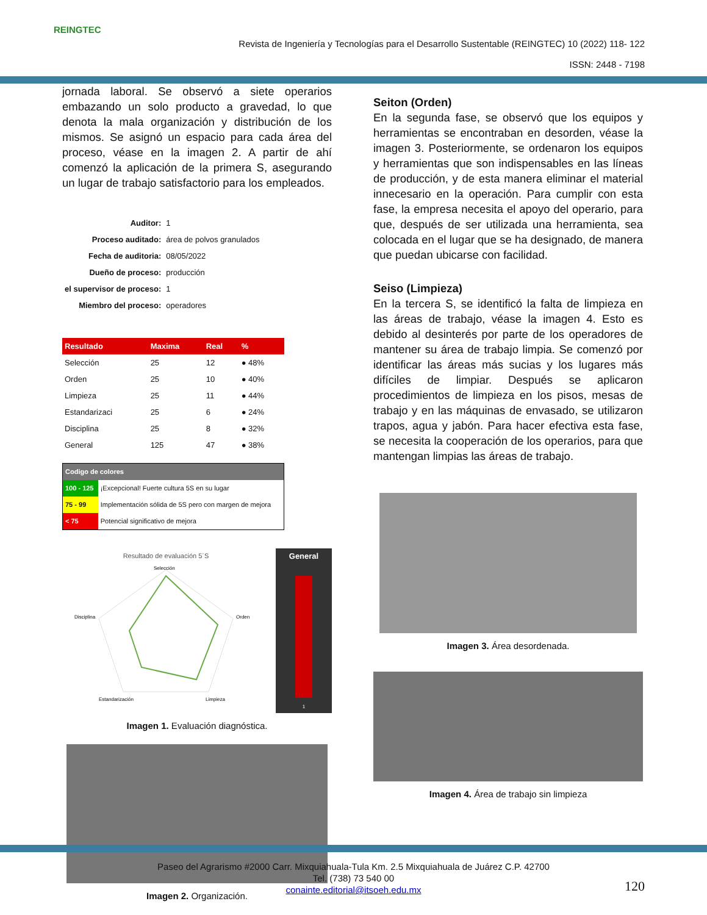REINGTEC
Revista de Ingeniería y Tecnologías para el Desarrollo Sustentable (REINGTEC) 10 (2022) 118- 122
ISSN: 2448 - 7198
jornada laboral. Se observó a siete operarios embazando un solo producto a gravedad, lo que denota la mala organización y distribución de los mismos. Se asignó un espacio para cada área del proceso, véase en la imagen 2. A partir de ahí comenzó la aplicación de la primera S, asegurando un lugar de trabajo satisfactorio para los empleados.
| Auditor: | 1 |
| Proceso auditado: | área de polvos granulados |
| Fecha de auditoria: | 08/05/2022 |
| Dueño de proceso: | producción |
| el supervisor de proceso: | 1 |
| Miembro del proceso: | operadores |
| Resultado | Maxima | Real | % |
| --- | --- | --- | --- |
| Selección | 25 | 12 | ● 48% |
| Orden | 25 | 10 | ● 40% |
| Limpieza | 25 | 11 | ● 44% |
| Estandarizaci | 25 | 6 | ● 24% |
| Disciplina | 25 | 8 | ● 32% |
| General | 125 | 47 | ● 38% |
| Codigo de colores | |
| --- | --- |
| 100 - 125 | ¡Excepcional! Fuerte cultura 5S en su lugar |
| 75 - 99 | Implementación sólida de 5S pero con margen de mejora |
| < 75 | Potencial significativo de mejora |
Resultado de evaluación 5´S
Selección
Orden
Limpieza
Estandarización
Disciplina
General
1
Imagen 1. Evaluación diagnóstica.
Imagen 2. Organización.
Seiton (Orden)
En la segunda fase, se observó que los equipos y herramientas se encontraban en desorden, véase la imagen 3. Posteriormente, se ordenaron los equipos y herramientas que son indispensables en las líneas de producción, y de esta manera eliminar el material innecesario en la operación. Para cumplir con esta fase, la empresa necesita el apoyo del operario, para que, después de ser utilizada una herramienta, sea colocada en el lugar que se ha designado, de manera que puedan ubicarse con facilidad.
Seiso (Limpieza)
En la tercera S, se identificó la falta de limpieza en las áreas de trabajo, véase la imagen 4. Esto es debido al desinterés por parte de los operadores de mantener su área de trabajo limpia. Se comenzó por identificar las áreas más sucias y los lugares más difíciles de limpiar. Después se aplicaron procedimientos de limpieza en los pisos, mesas de trabajo y en las máquinas de envasado, se utilizaron trapos, agua y jabón. Para hacer efectiva esta fase, se necesita la cooperación de los operarios, para que mantengan limpias las áreas de trabajo.
Imagen 3. Área desordenada.
Imagen 4. Área de trabajo sin limpieza
Paseo del Agrarismo #2000 Carr. Mixquiahuala-Tula Km. 2.5 Mixquiahuala de Juárez C.P. 42700
Tel. (738) 73 540 00
conainte.editorial@itsoeh.edu.mx
120